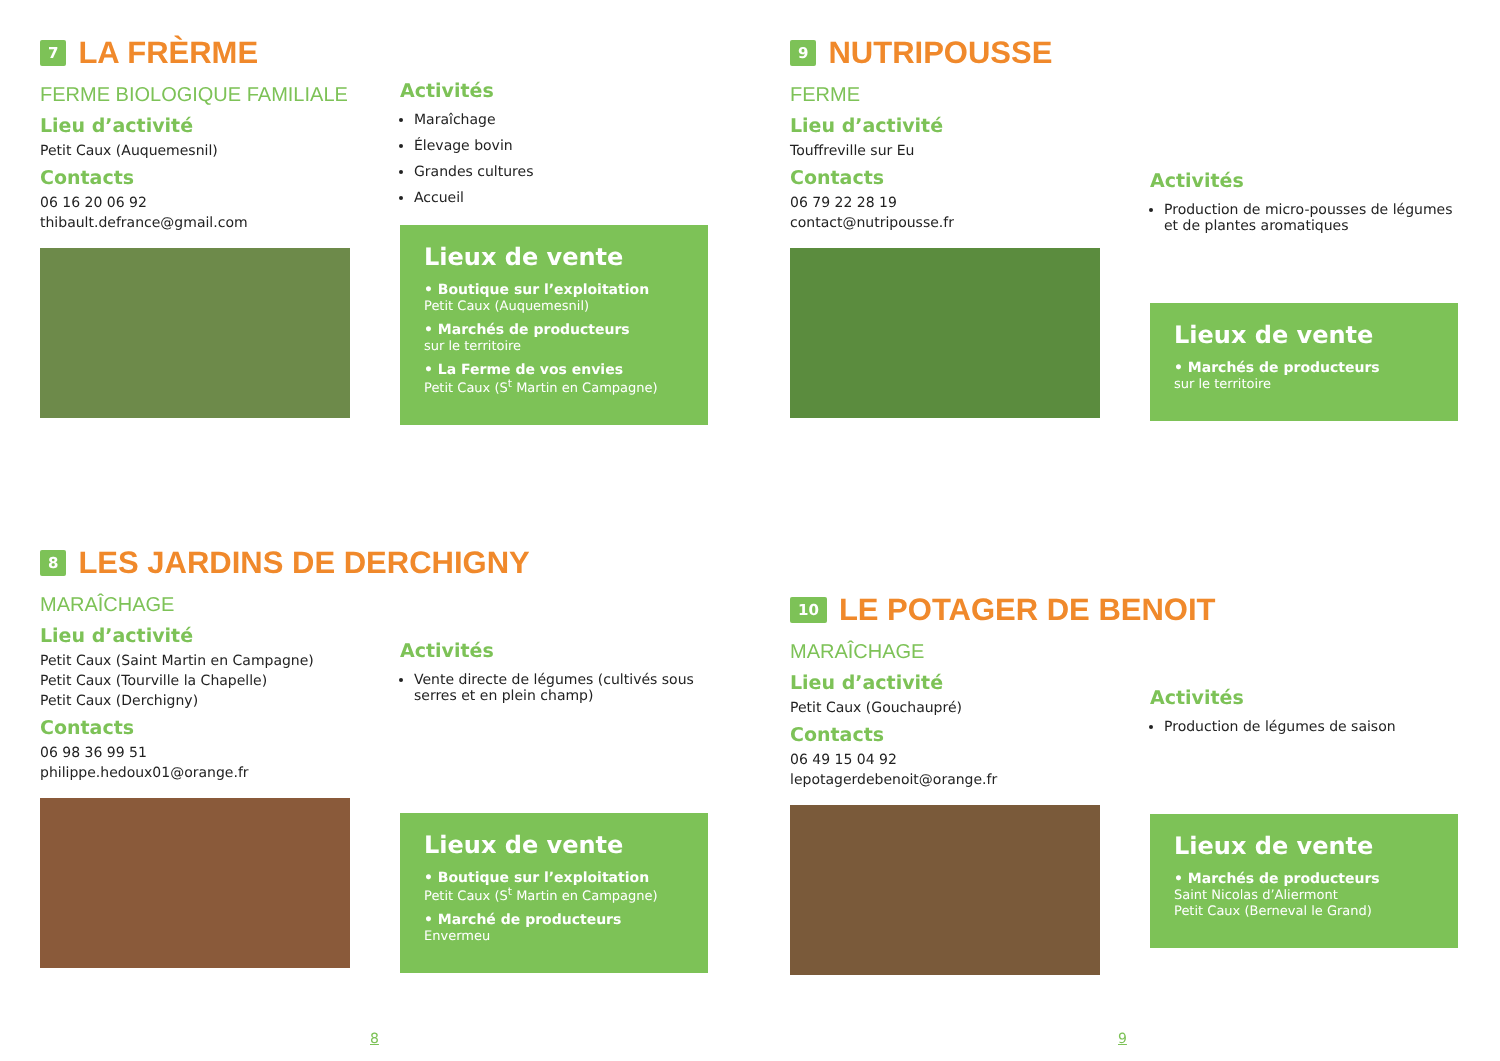7 LA FRÈRME
FERME BIOLOGIQUE FAMILIALE
Lieu d’activité
Petit Caux (Auquemesnil)
Contacts
06 16 20 06 92
thibault.defrance@gmail.com
Activités
Maraîchage
Élevage bovin
Grandes cultures
Accueil
Lieux de vente
• Boutique sur l’exploitation
Petit Caux (Auquemesnil)
• Marchés de producteurs
sur le territoire
• La Ferme de vos envies
Petit Caux (S<sup>t</sup> Martin en Campagne)
9 NUTRIPOUSSE
FERME
Lieu d’activité
Touffreville sur Eu
Contacts
06 79 22 28 19
contact@nutripousse.fr
Activités
Production de micro-pousses de légumes et de plantes aromatiques
Lieux de vente
• Marchés de producteurs
sur le territoire
8 LES JARDINS DE DERCHIGNY
MARAÎCHAGE
Lieu d’activité
Petit Caux (Saint Martin en Campagne)
Petit Caux (Tourville la Chapelle)
Petit Caux (Derchigny)
Contacts
06 98 36 99 51
philippe.hedoux01@orange.fr
Activités
Vente directe de légumes (cultivés sous serres et en plein champ)
Lieux de vente
• Boutique sur l’exploitation
Petit Caux (S<sup>t</sup> Martin en Campagne)
• Marché de producteurs
Envermeu
10 LE POTAGER DE BENOIT
MARAÎCHAGE
Lieu d’activité
Petit Caux (Gouchaupré)
Contacts
06 49 15 04 92
lepotagerdebenoit@orange.fr
Activités
Production de légumes de saison
Lieux de vente
• Marchés de producteurs
Saint Nicolas d’Aliermont
Petit Caux (Berneval le Grand)
8 9